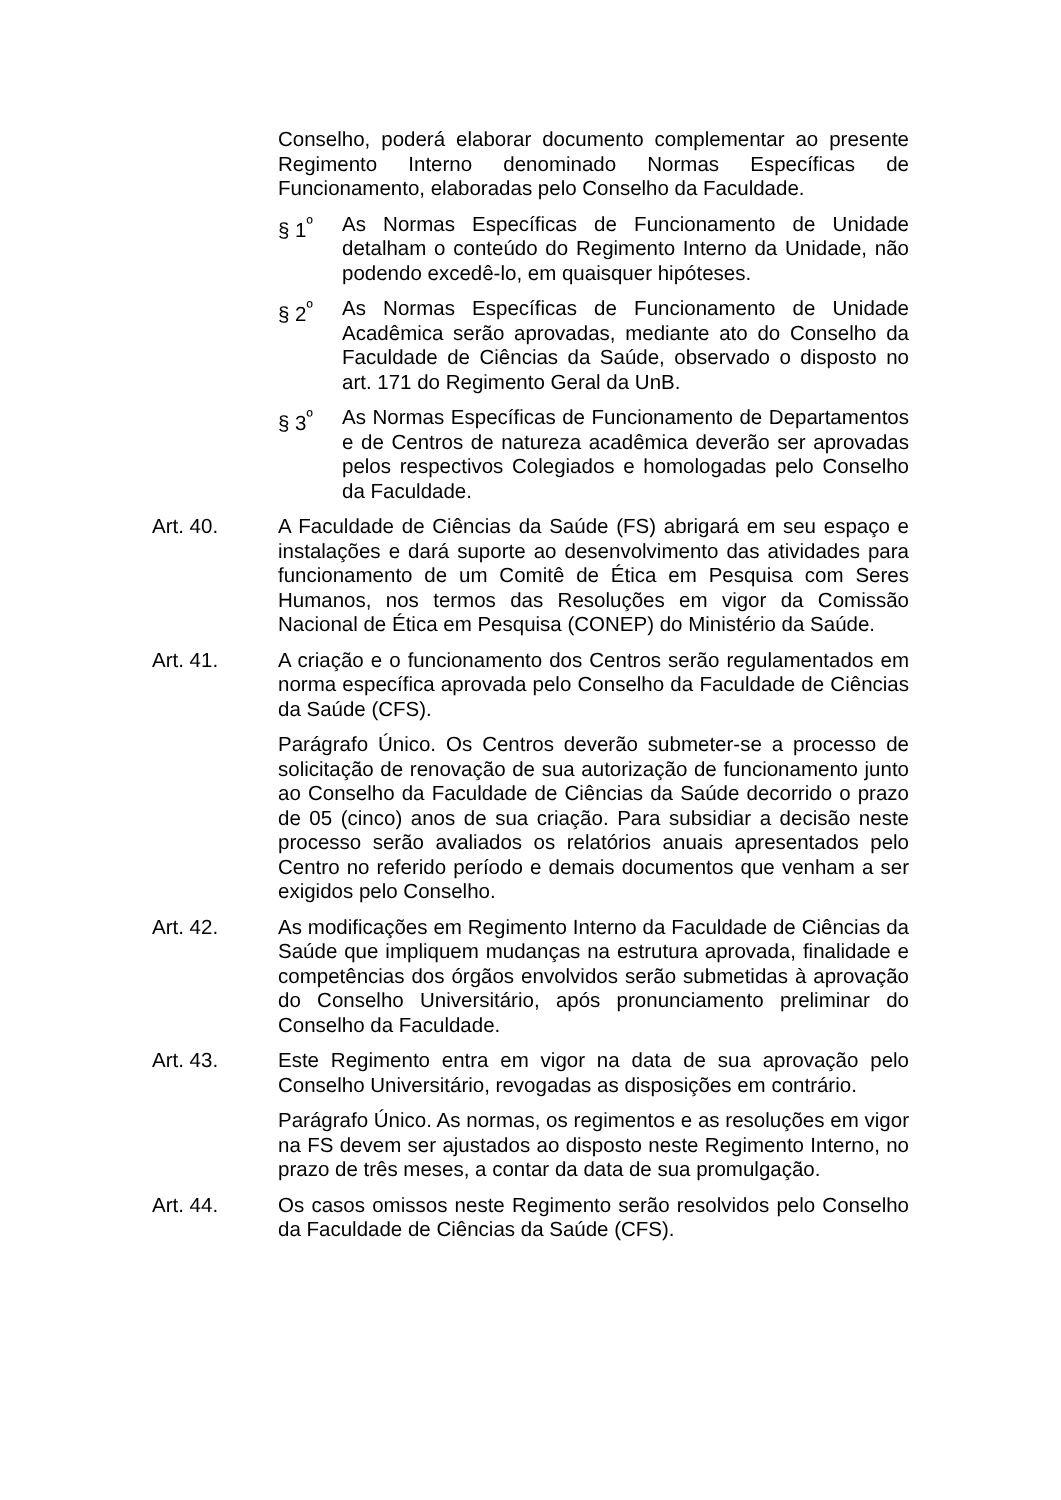Conselho, poderá elaborar documento complementar ao presente Regimento Interno denominado Normas Específicas de Funcionamento, elaboradas pelo Conselho da Faculdade.
§ 1<sup>º</sup> As Normas Específicas de Funcionamento de Unidade detalham o conteúdo do Regimento Interno da Unidade, não podendo excedê-lo, em quaisquer hipóteses.
§ 2<sup>º</sup> As Normas Específicas de Funcionamento de Unidade Acadêmica serão aprovadas, mediante ato do Conselho da Faculdade de Ciências da Saúde, observado o disposto no art. 171 do Regimento Geral da UnB.
§ 3<sup>º</sup> As Normas Específicas de Funcionamento de Departamentos e de Centros de natureza acadêmica deverão ser aprovadas pelos respectivos Colegiados e homologadas pelo Conselho da Faculdade.
Art. 40. A Faculdade de Ciências da Saúde (FS) abrigará em seu espaço e instalações e dará suporte ao desenvolvimento das atividades para funcionamento de um Comitê de Ética em Pesquisa com Seres Humanos, nos termos das Resoluções em vigor da Comissão Nacional de Ética em Pesquisa (CONEP) do Ministério da Saúde.
Art. 41. A criação e o funcionamento dos Centros serão regulamentados em norma específica aprovada pelo Conselho da Faculdade de Ciências da Saúde (CFS).
Parágrafo Único. Os Centros deverão submeter-se a processo de solicitação de renovação de sua autorização de funcionamento junto ao Conselho da Faculdade de Ciências da Saúde decorrido o prazo de 05 (cinco) anos de sua criação. Para subsidiar a decisão neste processo serão avaliados os relatórios anuais apresentados pelo Centro no referido período e demais documentos que venham a ser exigidos pelo Conselho.
Art. 42. As modificações em Regimento Interno da Faculdade de Ciências da Saúde que impliquem mudanças na estrutura aprovada, finalidade e competências dos órgãos envolvidos serão submetidas à aprovação do Conselho Universitário, após pronunciamento preliminar do Conselho da Faculdade.
Art. 43. Este Regimento entra em vigor na data de sua aprovação pelo Conselho Universitário, revogadas as disposições em contrário.
Parágrafo Único. As normas, os regimentos e as resoluções em vigor na FS devem ser ajustados ao disposto neste Regimento Interno, no prazo de três meses, a contar da data de sua promulgação.
Art. 44. Os casos omissos neste Regimento serão resolvidos pelo Conselho da Faculdade de Ciências da Saúde (CFS).